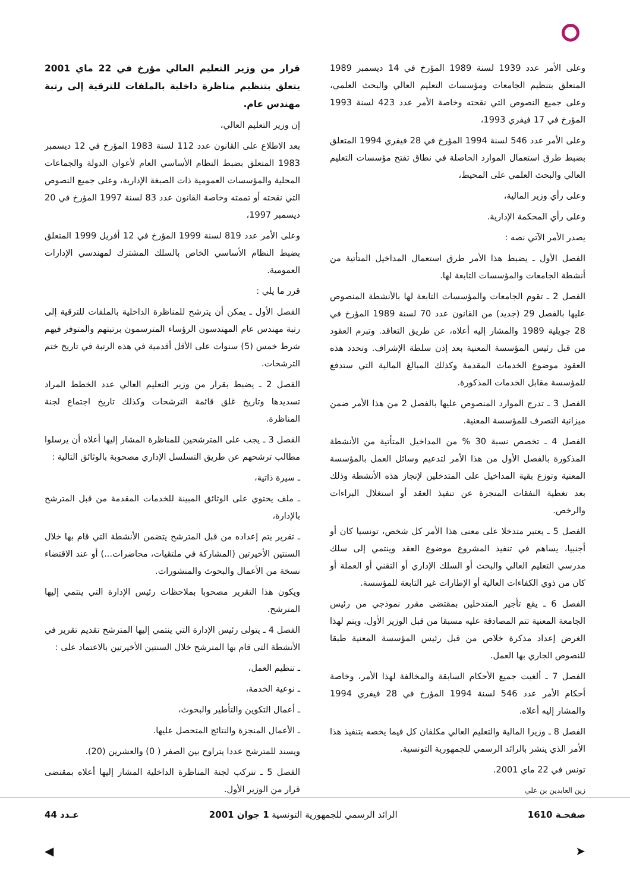وعلى الأمر عدد 1939 لسنة 1989 المؤرخ في 14 ديسمبر 1989 المتعلق بتنظيم الجامعات ومؤسسات التعليم العالي والبحث العلمي، وعلى جميع النصوص التي نقحته وخاصة الأمر عدد 423 لسنة 1993 المؤرخ في 17 فيفري 1993،
وعلى الأمر عدد 546 لسنة 1994 المؤرخ في 28 فيفري 1994 المتعلق بضبط طرق استعمال الموارد الحاصلة في نطاق تفتح مؤسسات التعليم العالي والبحث العلمي على المحيط،
وعلى رأي وزير المالية،
وعلى رأي المحكمة الإدارية.
يصدر الأمر الآتي نصه :
الفصل الأول ـ يضبط هذا الأمر طرق استعمال المداخيل المتأتية من أنشطة الجامعات والمؤسسات التابعة لها.
الفصل 2 ـ تقوم الجامعات والمؤسسات التابعة لها بالأنشطة المنصوص عليها بالفصل 29 (جديد) من القانون عدد 70 لسنة 1989 المؤرخ في 28 جويلية 1989 والمشار إليه أعلاه، عن طريق التعاقد. وتبرم العقود من قبل رئيس المؤسسة المعنية بعد إذن سلطة الإشراف. وتحدد هذه العقود موضوع الخدمات المقدمة وكذلك المبالغ المالية التي ستدفع للمؤسسة مقابل الخدمات المذكورة.
الفصل 3 ـ تدرج الموارد المنصوص عليها بالفصل 2 من هذا الأمر ضمن ميزانية التصرف للمؤسسة المعنية.
الفصل 4 ـ تخصص نسبة 30 % من المداخيل المتأتية من الأنشطة المذكورة بالفصل الأول من هذا الأمر لتدعيم وسائل العمل بالمؤسسة المعنية وتوزع بقية المداخيل على المتدخلين لإنجاز هذه الأنشطة وذلك بعد تغطية النفقات المنجرة عن تنفيذ العقد أو استغلال البراءات والرخص.
الفصل 5 ـ يعتبر متدخلا على معنى هذا الأمر كل شخص، تونسيا كان أو أجنبيا، يساهم في تنفيذ المشروع موضوع العقد وينتمي إلى سلك مدرسي التعليم العالي والبحث أو السلك الإداري أو التقني أو العملة أو كان من ذوي الكفاءات العالية أو الإطارات غير التابعة للمؤسسة.
الفصل 6 ـ يقع تأجير المتدخلين بمقتضى مقرر نموذجي من رئيس الجامعة المعنية تتم المصادقة عليه مسبقا من قبل الوزير الأول. ويتم لهذا الغرض إعداد مذكرة خلاص من قبل رئيس المؤسسة المعنية طبقا للنصوص الجاري بها العمل.
الفصل 7 ـ ألغيت جميع الأحكام السابقة والمخالفة لهذا الأمر، وخاصة أحكام الأمر عدد 546 لسنة 1994 المؤرخ في 28 فيفري 1994 والمشار إليه أعلاه.
الفصل 8 ـ وزيرا المالية والتعليم العالي مكلفان كل فيما يخصه بتنفيذ هذا الأمر الذي ينشر بالرائد الرسمي للجمهورية التونسية.
تونس في 22 ماي 2001.
زين العابدين بن علي
قرار من وزير التعليم العالي مؤرخ في 22 ماي 2001 يتعلق بتنظيم مناظرة داخلية بالملفات للترقية إلى رتبة مهندس عام.
إن وزير التعليم العالي،
بعد الاطلاع على القانون عدد 112 لسنة 1983 المؤرخ في 12 ديسمبر 1983 المتعلق بضبط النظام الأساسي العام لأعوان الدولة والجماعات المحلية والمؤسسات العمومية ذات الصبغة الإدارية، وعلى جميع النصوص التي نقحته أو تممته وخاصة القانون عدد 83 لسنة 1997 المؤرخ في 20 ديسمبر 1997،
وعلى الأمر عدد 819 لسنة 1999 المؤرخ في 12 أفريل 1999 المتعلق بضبط النظام الأساسي الخاص بالسلك المشترك لمهندسي الإدارات العمومية.
قرر ما يلي :
الفصل الأول ـ يمكن أن يترشح للمناظرة الداخلية بالملفات للترقية إلى رتبة مهندس عام المهندسون الرؤساء المترسمون برتبتهم والمتوفر فيهم شرط خمس (5) سنوات على الأقل أقدمية في هذه الرتبة في تاريخ ختم الترشحات.
الفصل 2 ـ يضبط بقرار من وزير التعليم العالي عدد الخطط المراد تسديدها وتاريخ غلق قائمة الترشحات وكذلك تاريخ اجتماع لجنة المناظرة.
الفصل 3 ـ يجب على المترشحين للمناظرة المشار إليها أعلاه أن يرسلوا مطالب ترشحهم عن طريق التسلسل الإداري مصحوبة بالوثائق التالية :
ـ سيرة ذاتية،
ـ ملف يحتوي على الوثائق المبينة للخدمات المقدمة من قبل المترشح بالإدارة،
ـ تقرير يتم إعداده من قبل المترشح يتضمن الأنشطة التي قام بها خلال السنتين الأخيرتين (المشاركة في ملتقيات، محاضرات...) أو عند الاقتضاء نسخة من الأعمال والبحوث والمنشورات.
ويكون هذا التقرير مصحوبا بملاحظات رئيس الإدارة التي ينتمي إليها المترشح.
الفصل 4 ـ يتولى رئيس الإدارة التي ينتمي إليها المترشح تقديم تقرير في الأنشطة التي قام بها المترشح خلال السنتين الأخيرتين بالاعتماد على :
ـ تنظيم العمل،
ـ نوعية الخدمة،
ـ أعمال التكوين والتأطير والبحوث،
ـ الأعمال المنجزة والنتائج المتحصل عليها.
ويسند للمترشح عددا يتراوح بين الصفر ( 0) والعشرين (20).
الفصل 5 ـ تتركب لجنة المناظرة الداخلية المشار إليها أعلاه بمقتضى قرار من الوزير الأول.
صفحـة 1610 الرائد الرسمي للجمهورية التونسية 1 جوان 2001 عـدد 44
➤ ◀